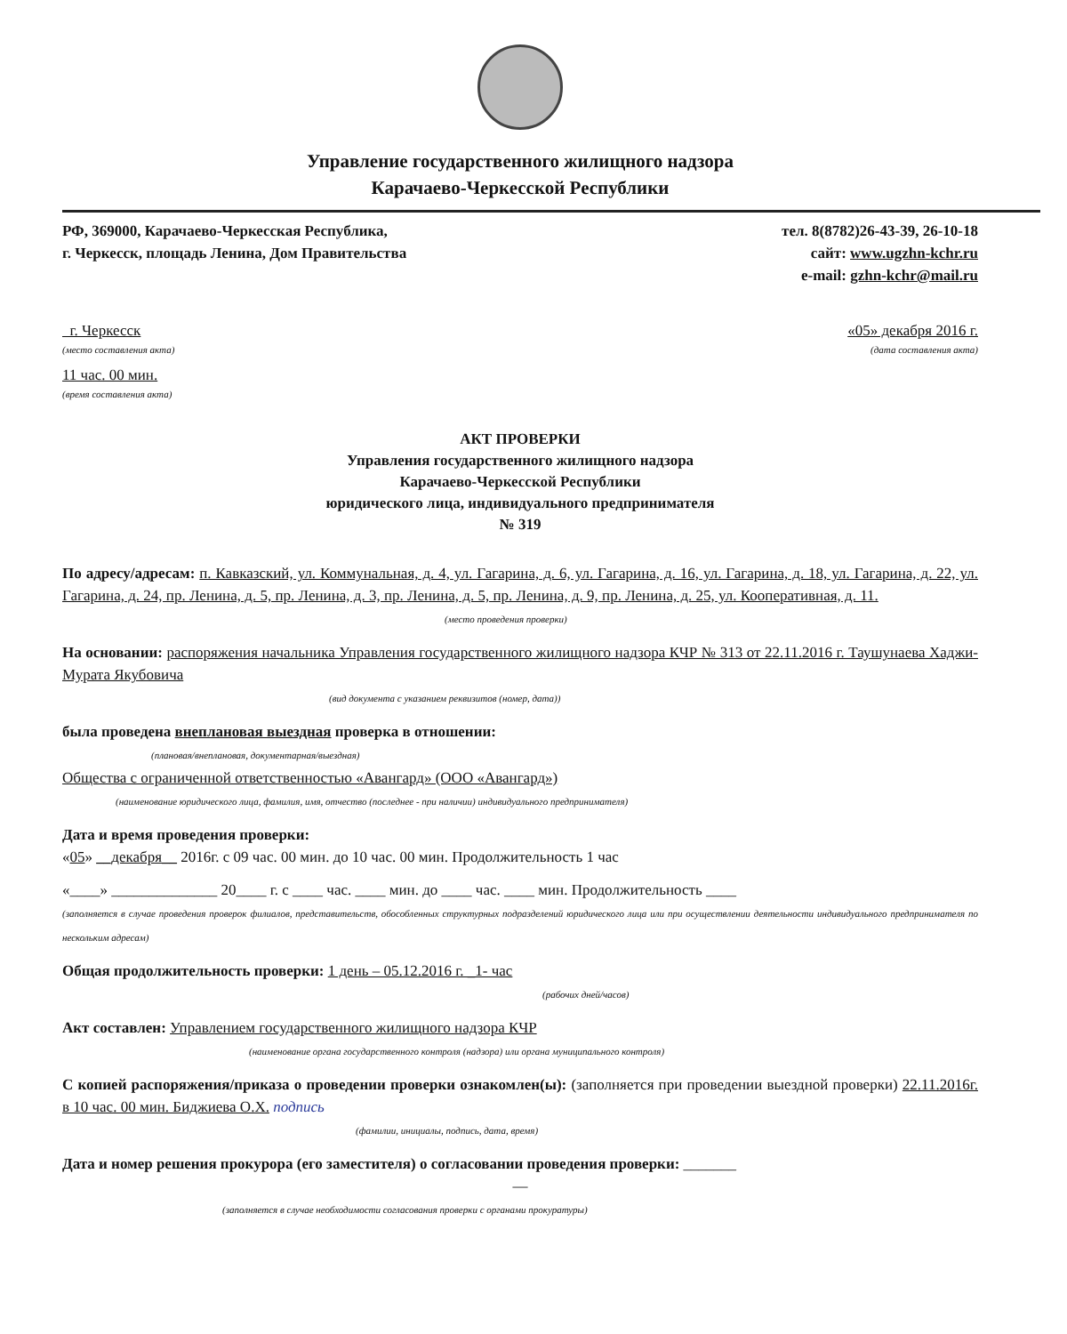Управление государственного жилищного надзора
Карачаево-Черкесской Республики
РФ, 369000, Карачаево-Черкесская Республика,
г. Черкесск, площадь Ленина, Дом Правительства
тел. 8(8782)26-43-39, 26-10-18
сайт: www.ugzhn-kchr.ru
e-mail: gzhn-kchr@mail.ru
г. Черкесск
(место составления акта)
«05» декабря 2016 г.
(дата составления акта)
11 час. 00 мин.
(время составления акта)
АКТ ПРОВЕРКИ
Управления государственного жилищного надзора
Карачаево-Черкесской Республики
юридического лица, индивидуального предпринимателя
№ 319
По адресу/адресам: п. Кавказский, ул. Коммунальная, д. 4, ул. Гагарина, д. 6, ул. Гагарина, д. 16, ул. Гагарина, д. 18, ул. Гагарина, д. 22, ул. Гагарина, д. 24, пр. Ленина, д. 5, пр. Ленина, д. 3, пр. Ленина, д. 5, пр. Ленина, д. 9, пр. Ленина, д. 25, ул. Кооперативная, д. 11.
(место проведения проверки)
На основании: распоряжения начальника Управления государственного жилищного надзора КЧР № 313 от 22.11.2016 г. Таушунаева Хаджи-Мурата Якубовича
(вид документа с указанием реквизитов (номер, дата))
была проведена внеплановая выездная проверка в отношении:
(плановая/внеплановая, документарная/выездная)
Общества с ограниченной ответственностью «Авангард» (ООО «Авангард»)
(наименование юридического лица, фамилия, имя, отчество (последнее - при наличии) индивидуального предпринимателя)
Дата и время проведения проверки:
«05» __декабря__ 2016г. с 09 час. 00 мин. до 10 час. 00 мин. Продолжительность 1 час
«____» ______________ 20____ г. с ____ час. ____ мин. до ____ час. ____ мин. Продолжительность ____
(заполняется в случае проведения проверок филиалов, представительств, обособленных структурных подразделений юридического лица или при осуществлении деятельности индивидуального предпринимателя по нескольким адресам)
Общая продолжительность проверки: 1 день – 05.12.2016 г. _1- час
(рабочих дней/часов)
Акт составлен: Управлением государственного жилищного надзора КЧР
(наименование органа государственного контроля (надзора) или органа муниципального контроля)
С копией распоряжения/приказа о проведении проверки ознакомлен(ы): (заполняется при проведении выездной проверки) 22.11.2016г. в 10 час. 00 мин. Биджиева О.Х. подпись
(фамилии, инициалы, подпись, дата, время)
Дата и номер решения прокурора (его заместителя) о согласовании проведения проверки: _______
—
(заполняется в случае необходимости согласования проверки с органами прокуратуры)